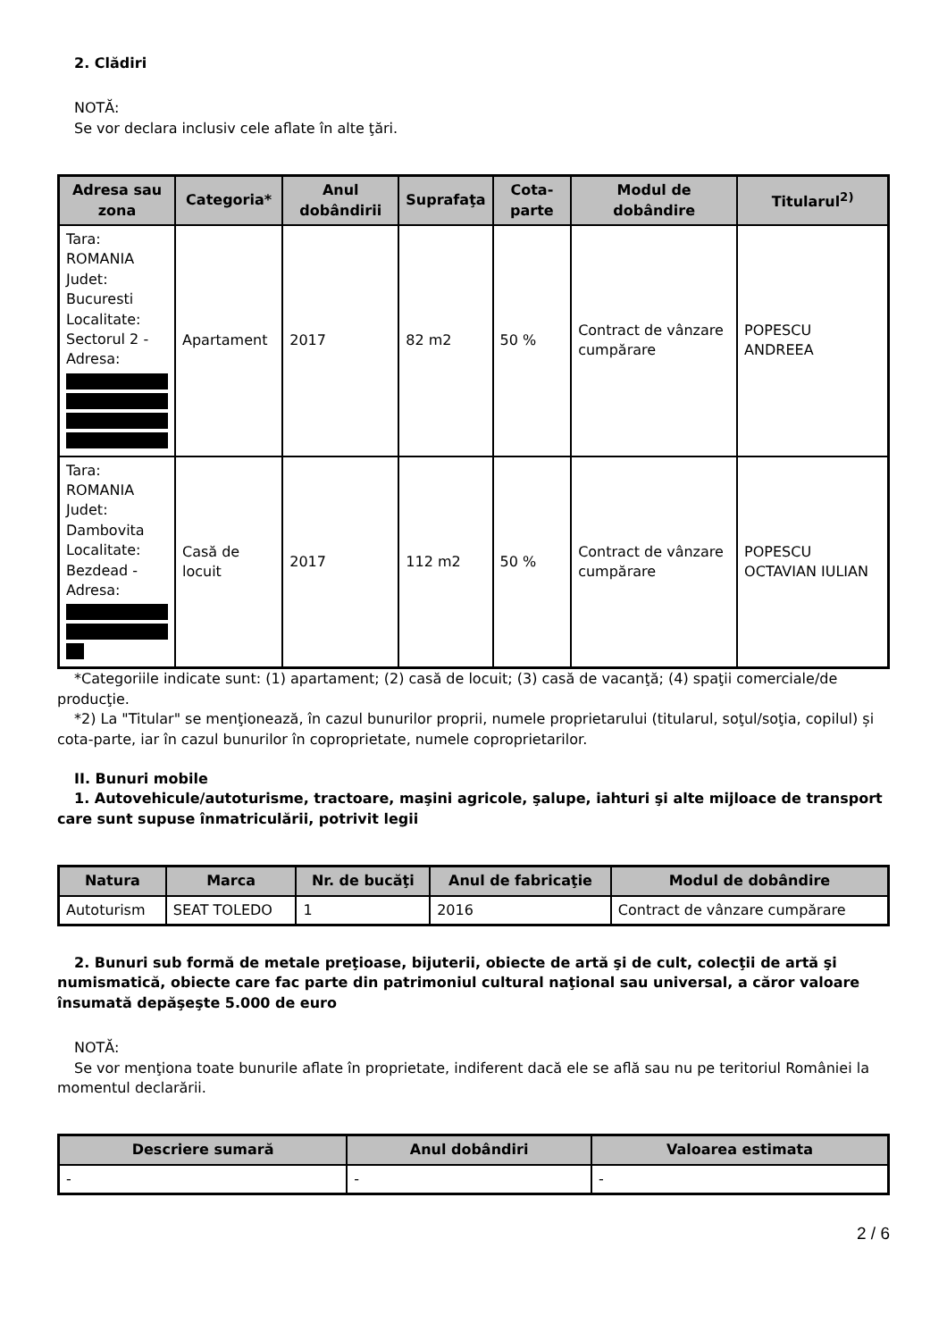2. Clădiri
NOTĂ:
Se vor declara inclusiv cele aflate în alte ţări.
| Adresa sau zona | Categoria* | Anul dobândirii | Suprafaţa | Cota-parte | Modul de dobândire | Titularul<sup>2)</sup> |
| --- | --- | --- | --- | --- | --- | --- |
| Tara: ROMANIA Judet: Bucuresti Localitate: Sectorul 2 - Adresa: | Apartament | 2017 | 82 m2 | 50 % | Contract de vânzare cumpărare | POPESCU ANDREEA |
| Tara: ROMANIA Judet: Dambovita Localitate: Bezdead - Adresa: | Casă de locuit | 2017 | 112 m2 | 50 % | Contract de vânzare cumpărare | POPESCU OCTAVIAN IULIAN |
*Categoriile indicate sunt: (1) apartament; (2) casă de locuit; (3) casă de vacanţă; (4) spaţii comerciale/de producţie.
*2) La "Titular" se menţionează, în cazul bunurilor proprii, numele proprietarului (titularul, soţul/soţia, copilul) și cota-parte, iar în cazul bunurilor în coproprietate, numele coproprietarilor.
II. Bunuri mobile
1. Autovehicule/autoturisme, tractoare, maşini agricole, şalupe, iahturi şi alte mijloace de transport care sunt supuse înmatriculării, potrivit legii
| Natura | Marca | Nr. de bucăţi | Anul de fabricaţie | Modul de dobândire |
| --- | --- | --- | --- | --- |
| Autoturism | SEAT TOLEDO | 1 | 2016 | Contract de vânzare cumpărare |
2. Bunuri sub formă de metale preţioase, bijuterii, obiecte de artă şi de cult, colecţii de artă şi numismatică, obiecte care fac parte din patrimoniul cultural naţional sau universal, a căror valoare însumată depăşeşte 5.000 de euro
NOTĂ:
Se vor menţiona toate bunurile aflate în proprietate, indiferent dacă ele se află sau nu pe teritoriul României la momentul declarării.
| Descriere sumară | Anul dobândiri | Valoarea estimata |
| --- | --- | --- |
| - | - | - |
2 / 6